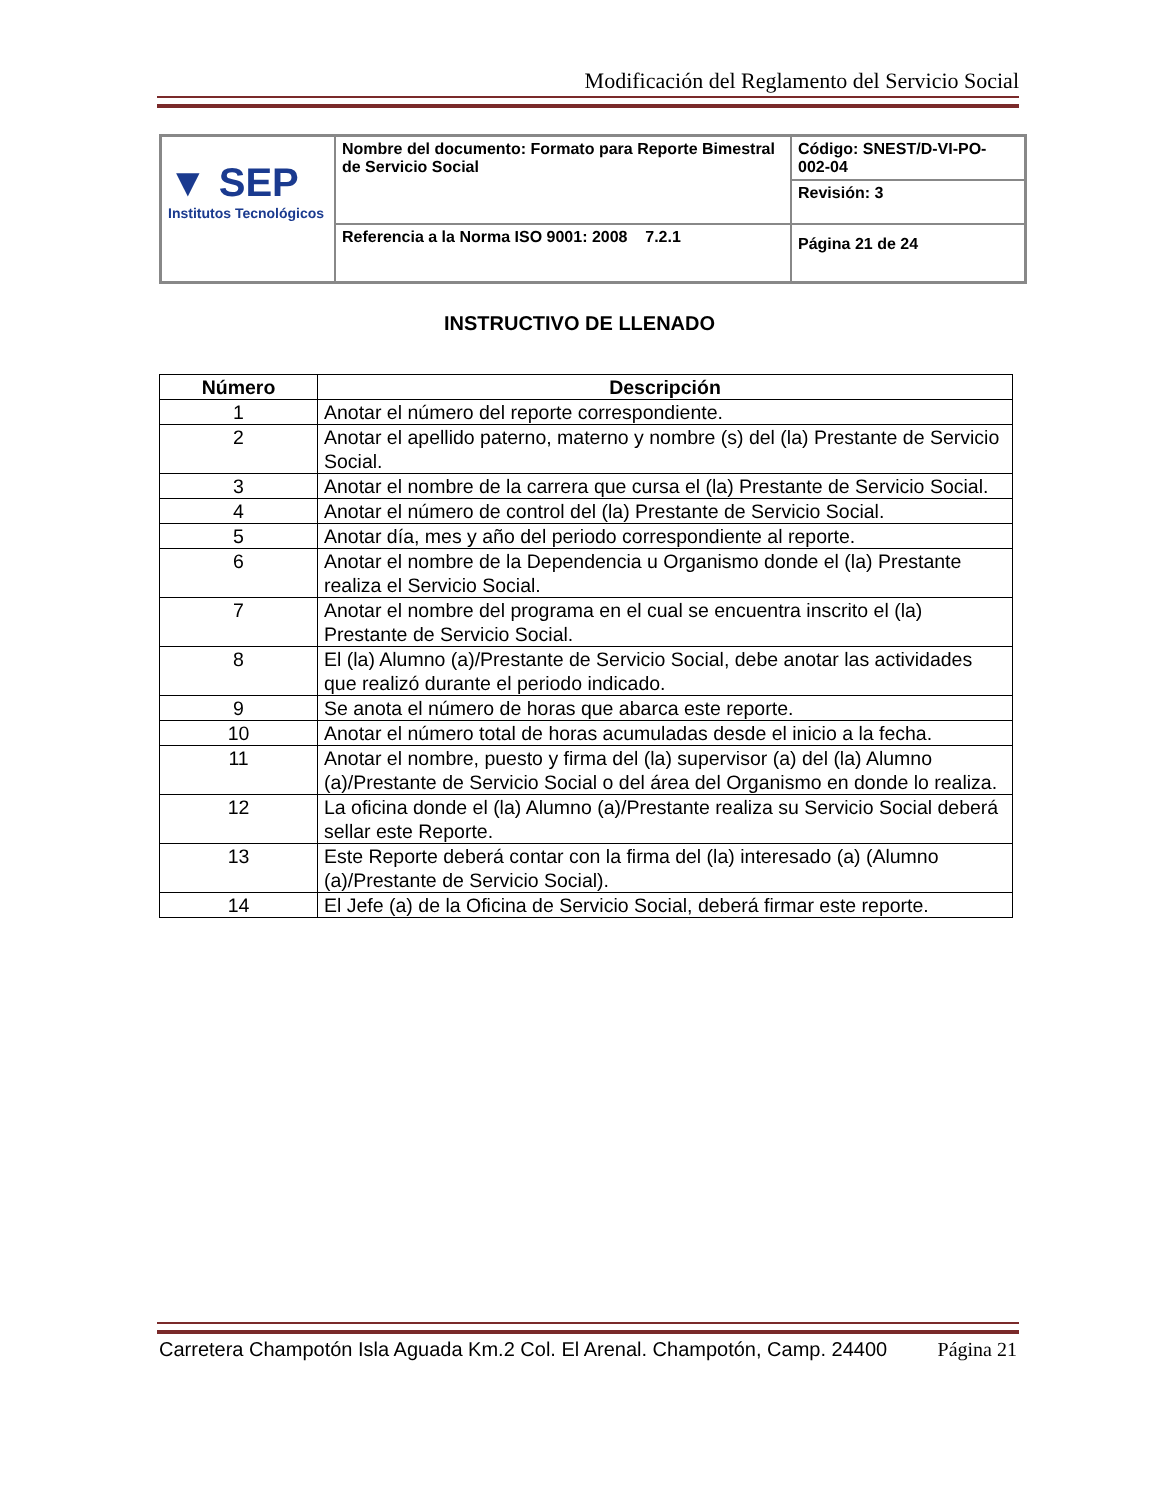Modificación del Reglamento del Servicio Social
| ▼ SEP Institutos Tecnológicos | Nombre del documento: Formato para Reporte Bimestral de Servicio Social | Código: SNEST/D-VI-PO-002-04 |
| | | Revisión: 3 |
| | Referencia a la Norma ISO 9001: 2008 7.2.1 | Página 21 de 24 |
INSTRUCTIVO DE LLENADO
| Número | Descripción |
| --- | --- |
| 1 | Anotar el número del reporte correspondiente. |
| 2 | Anotar el apellido paterno, materno y nombre (s) del (la) Prestante de Servicio Social. |
| 3 | Anotar el nombre de la carrera que cursa el (la) Prestante de Servicio Social. |
| 4 | Anotar el número de control del (la) Prestante de Servicio Social. |
| 5 | Anotar día, mes y año del periodo correspondiente al reporte. |
| 6 | Anotar el nombre de la Dependencia u Organismo donde el (la) Prestante realiza el Servicio Social. |
| 7 | Anotar el nombre del programa en el cual se encuentra inscrito el (la) Prestante de Servicio Social. |
| 8 | El (la) Alumno (a)/Prestante de Servicio Social, debe anotar las actividades que realizó durante el periodo indicado. |
| 9 | Se anota el número de horas que abarca este reporte. |
| 10 | Anotar el número total de horas acumuladas desde el inicio a la fecha. |
| 11 | Anotar el nombre, puesto y firma del (la) supervisor (a) del (la) Alumno (a)/Prestante de Servicio Social o del área del Organismo en donde lo realiza. |
| 12 | La oficina donde el (la) Alumno (a)/Prestante realiza su Servicio Social deberá sellar este Reporte. |
| 13 | Este Reporte deberá contar con la firma del (la) interesado (a) (Alumno (a)/Prestante de Servicio Social). |
| 14 | El Jefe (a) de la Oficina de Servicio Social, deberá firmar este reporte. |
Carretera Champotón Isla Aguada Km.2 Col. El Arenal. Champotón, Camp. 24400 Página 21